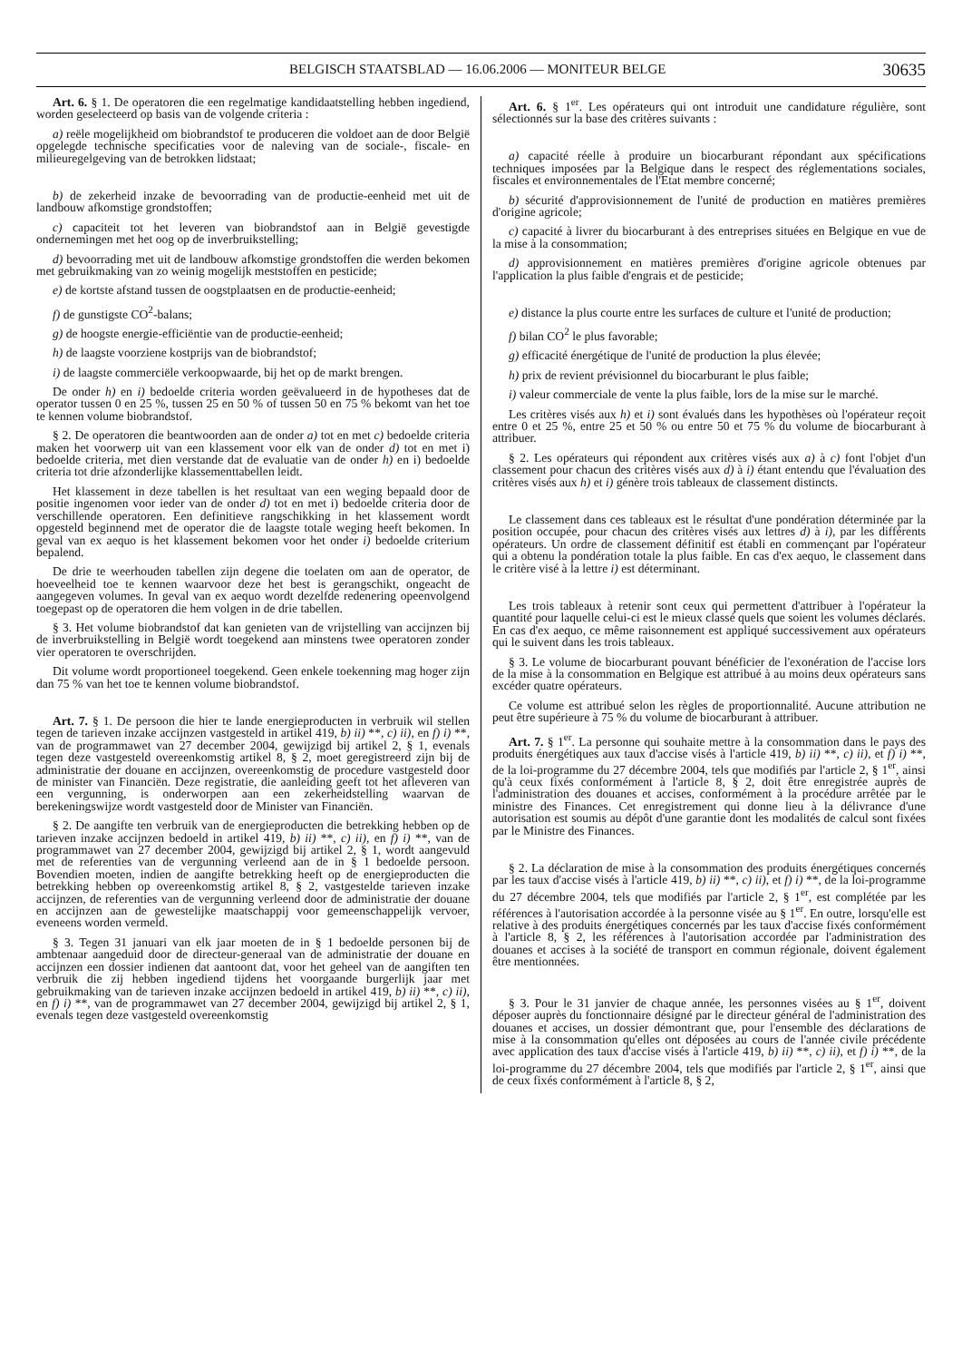BELGISCH STAATSBLAD — 16.06.2006 — MONITEUR BELGE
30635
Art. 6. § 1. De operatoren die een regelmatige kandidaatstelling hebben ingediend, worden geselecteerd op basis van de volgende criteria :
a) reële mogelijkheid om biobrandstof te produceren die voldoet aan de door België opgelegde technische specificaties voor de naleving van de sociale-, fiscale- en milieuregelgeving van de betrokken lidstaat;
b) de zekerheid inzake de bevoorrading van de productie-eenheid met uit de landbouw afkomstige grondstoffen;
c) capaciteit tot het leveren van biobrandstof aan in België gevestigde ondernemingen met het oog op de inverbruikstelling;
d) bevoorrading met uit de landbouw afkomstige grondstoffen die werden bekomen met gebruikmaking van zo weinig mogelijk meststoffen en pesticide;
e) de kortste afstand tussen de oogstplaatsen en de productie-eenheid;
f) de gunstigste CO<sup>2</sup>-balans;
g) de hoogste energie-efficiëntie van de productie-eenheid;
h) de laagste voorziene kostprijs van de biobrandstof;
i) de laagste commerciële verkoopwaarde, bij het op de markt brengen.
De onder h) en i) bedoelde criteria worden geëvalueerd in de hypotheses dat de operator tussen 0 en 25 %, tussen 25 en 50 % of tussen 50 en 75 % bekomt van het toe te kennen volume biobrandstof.
§ 2. De operatoren die beantwoorden aan de onder a) tot en met c) bedoelde criteria maken het voorwerp uit van een klassement voor elk van de onder d) tot en met i) bedoelde criteria, met dien verstande dat de evaluatie van de onder h) en i) bedoelde criteria tot drie afzonderlijke klassementtabellen leidt.
Het klassement in deze tabellen is het resultaat van een weging bepaald door de positie ingenomen voor ieder van de onder d) tot en met i) bedoelde criteria door de verschillende operatoren. Een definitieve rangschikking in het klassement wordt opgesteld beginnend met de operator die de laagste totale weging heeft bekomen. In geval van ex aequo is het klassement bekomen voor het onder i) bedoelde criterium bepalend.
De drie te weerhouden tabellen zijn degene die toelaten om aan de operator, de hoeveelheid toe te kennen waarvoor deze het best is gerangschikt, ongeacht de aangegeven volumes. In geval van ex aequo wordt dezelfde redenering opeenvolgend toegepast op de operatoren die hem volgen in de drie tabellen.
§ 3. Het volume biobrandstof dat kan genieten van de vrijstelling van accijnzen bij de inverbruikstelling in België wordt toegekend aan minstens twee operatoren zonder vier operatoren te overschrijden.
Dit volume wordt proportioneel toegekend. Geen enkele toekenning mag hoger zijn dan 75 % van het toe te kennen volume biobrandstof.
Art. 7. § 1. De persoon die hier te lande energieproducten in verbruik wil stellen tegen de tarieven inzake accijnzen vastgesteld in artikel 419, b) ii) **, c) ii), en f) i) **, van de programmawet van 27 december 2004, gewijzigd bij artikel 2, § 1, evenals tegen deze vastgesteld overeenkomstig artikel 8, § 2, moet geregistreerd zijn bij de administratie der douane en accijnzen, overeenkomstig de procedure vastgesteld door de minister van Financiën. Deze registratie, die aanleiding geeft tot het afleveren van een vergunning, is onderworpen aan een zekerheidstelling waarvan de berekeningswijze wordt vastgesteld door de Minister van Financiën.
§ 2. De aangifte ten verbruik van de energieproducten die betrekking hebben op de tarieven inzake accijnzen bedoeld in artikel 419, b) ii) **, c) ii), en f) i) **, van de programmawet van 27 december 2004, gewijzigd bij artikel 2, § 1, wordt aangevuld met de referenties van de vergunning verleend aan de in § 1 bedoelde persoon. Bovendien moeten, indien de aangifte betrekking heeft op de energieproducten die betrekking hebben op overeenkomstig artikel 8, § 2, vastgestelde tarieven inzake accijnzen, de referenties van de vergunning verleend door de administratie der douane en accijnzen aan de gewestelijke maatschappij voor gemeenschappelijk vervoer, eveneens worden vermeld.
§ 3. Tegen 31 januari van elk jaar moeten de in § 1 bedoelde personen bij de ambtenaar aangeduid door de directeur-generaal van de administratie der douane en accijnzen een dossier indienen dat aantoont dat, voor het geheel van de aangiften ten verbruik die zij hebben ingediend tijdens het voorgaande burgerlijk jaar met gebruikmaking van de tarieven inzake accijnzen bedoeld in artikel 419, b) ii) **, c) ii), en f) i) **, van de programmawet van 27 december 2004, gewijzigd bij artikel 2, § 1, evenals tegen deze vastgesteld overeenkomstig
Art. 6. § 1<sup>er</sup>. Les opérateurs qui ont introduit une candidature régulière, sont sélectionnés sur la base des critères suivants :
a) capacité réelle à produire un biocarburant répondant aux spécifications techniques imposées par la Belgique dans le respect des réglementations sociales, fiscales et environnementales de l'Etat membre concerné;
b) sécurité d'approvisionnement de l'unité de production en matières premières d'origine agricole;
c) capacité à livrer du biocarburant à des entreprises situées en Belgique en vue de la mise à la consommation;
d) approvisionnement en matières premières d'origine agricole obtenues par l'application la plus faible d'engrais et de pesticide;
e) distance la plus courte entre les surfaces de culture et l'unité de production;
f) bilan CO<sup>2</sup> le plus favorable;
g) efficacité énergétique de l'unité de production la plus élevée;
h) prix de revient prévisionnel du biocarburant le plus faible;
i) valeur commerciale de vente la plus faible, lors de la mise sur le marché.
Les critères visés aux h) et i) sont évalués dans les hypothèses où l'opérateur reçoit entre 0 et 25 %, entre 25 et 50 % ou entre 50 et 75 % du volume de biocarburant à attribuer.
§ 2. Les opérateurs qui répondent aux critères visés aux a) à c) font l'objet d'un classement pour chacun des critères visés aux d) à i) étant entendu que l'évaluation des critères visés aux h) et i) génère trois tableaux de classement distincts.
Le classement dans ces tableaux est le résultat d'une pondération déterminée par la position occupée, pour chacun des critères visés aux lettres d) à i), par les différents opérateurs. Un ordre de classement définitif est établi en commençant par l'opérateur qui a obtenu la pondération totale la plus faible. En cas d'ex aequo, le classement dans le critère visé à la lettre i) est déterminant.
Les trois tableaux à retenir sont ceux qui permettent d'attribuer à l'opérateur la quantité pour laquelle celui-ci est le mieux classé quels que soient les volumes déclarés. En cas d'ex aequo, ce même raisonnement est appliqué successivement aux opérateurs qui le suivent dans les trois tableaux.
§ 3. Le volume de biocarburant pouvant bénéficier de l'exonération de l'accise lors de la mise à la consommation en Belgique est attribué à au moins deux opérateurs sans excéder quatre opérateurs.
Ce volume est attribué selon les règles de proportionnalité. Aucune attribution ne peut être supérieure à 75 % du volume de biocarburant à attribuer.
Art. 7. § 1<sup>er</sup>. La personne qui souhaite mettre à la consommation dans le pays des produits énergétiques aux taux d'accise visés à l'article 419, b) ii) **, c) ii), et f) i) **, de la loi-programme du 27 décembre 2004, tels que modifiés par l'article 2, § 1<sup>er</sup>, ainsi qu'à ceux fixés conformément à l'article 8, § 2, doit être enregistrée auprès de l'administration des douanes et accises, conformément à la procédure arrêtée par le ministre des Finances. Cet enregistrement qui donne lieu à la délivrance d'une autorisation est soumis au dépôt d'une garantie dont les modalités de calcul sont fixées par le Ministre des Finances.
§ 2. La déclaration de mise à la consommation des produits énergétiques concernés par les taux d'accise visés à l'article 419, b) ii) **, c) ii), et f) i) **, de la loi-programme du 27 décembre 2004, tels que modifiés par l'article 2, § 1<sup>er</sup>, est complétée par les références à l'autorisation accordée à la personne visée au § 1<sup>er</sup>. En outre, lorsqu'elle est relative à des produits énergétiques concernés par les taux d'accise fixés conformément à l'article 8, § 2, les références à l'autorisation accordée par l'administration des douanes et accises à la société de transport en commun régionale, doivent également être mentionnées.
§ 3. Pour le 31 janvier de chaque année, les personnes visées au § 1<sup>er</sup>, doivent déposer auprès du fonctionnaire désigné par le directeur général de l'administration des douanes et accises, un dossier démontrant que, pour l'ensemble des déclarations de mise à la consommation qu'elles ont déposées au cours de l'année civile précédente avec application des taux d'accise visés à l'article 419, b) ii) **, c) ii), et f) i) **, de la loi-programme du 27 décembre 2004, tels que modifiés par l'article 2, § 1<sup>er</sup>, ainsi que de ceux fixés conformément à l'article 8, § 2,